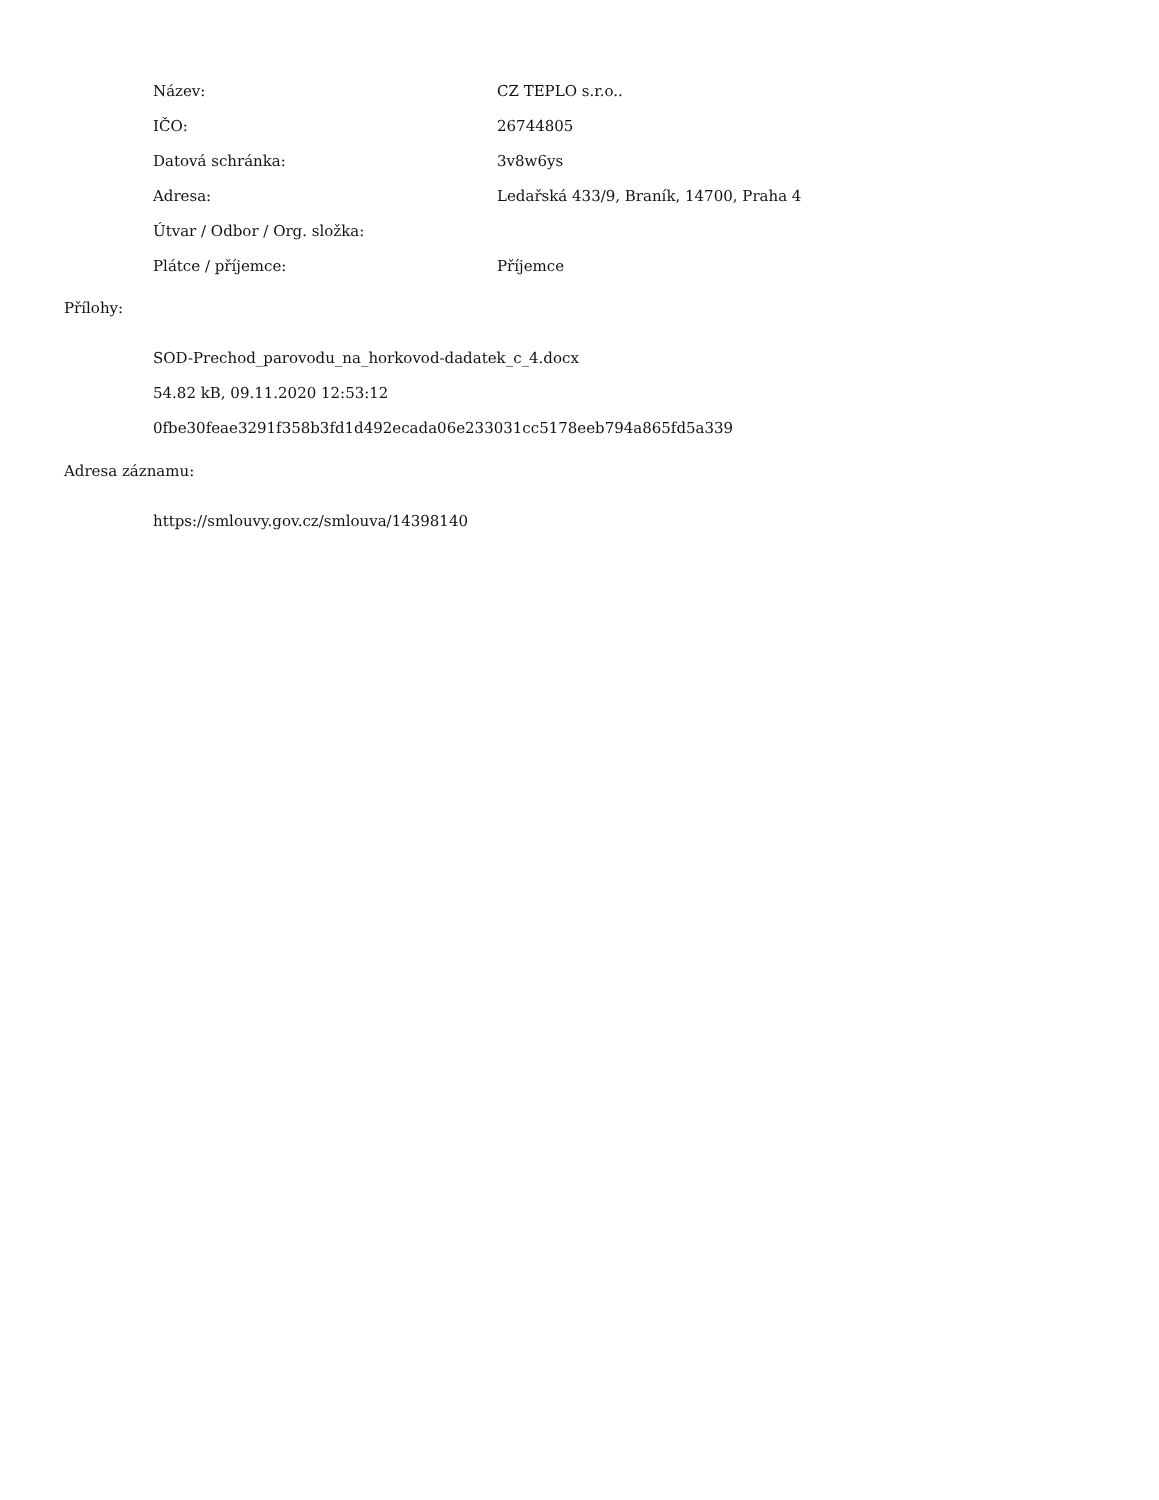| Název: | CZ TEPLO s.r.o.. |
| IČO: | 26744805 |
| Datová schránka: | 3v8w6ys |
| Adresa: | Ledařská 433/9, Braník, 14700, Praha 4 |
| Útvar / Odbor / Org. složka: | |
| Plátce / příjemce: | Příjemce |
Přílohy:
SOD-Prechod_parovodu_na_horkovod-dadatek_c_4.docx
54.82 kB, 09.11.2020 12:53:12
0fbe30feae3291f358b3fd1d492ecada06e233031cc5178eeb794a865fd5a339
Adresa záznamu:
https://smlouvy.gov.cz/smlouva/14398140